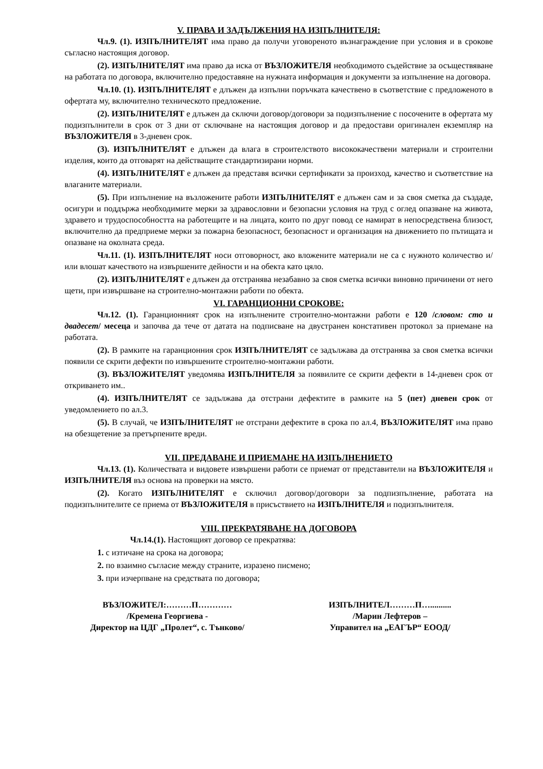V. ПРАВА И ЗАДЪЛЖЕНИЯ НА ИЗПЪЛНИТЕЛЯ:
Чл.9. (1). ИЗПЪЛНИТЕЛЯТ има право да получи уговореното възнаграждение при условия и в срокове съгласно настоящия договор.
(2). ИЗПЪЛНИТЕЛЯТ има право да иска от ВЪЗЛОЖИТЕЛЯ необходимото съдействие за осъществяване на работата по договора, включително предоставяне на нужната информация и документи за изпълнение на договора.
Чл.10. (1). ИЗПЪЛНИТЕЛЯТ е длъжен да изпълни поръчката качествено в съответствие с предложеното в офертата му, включително техническото предложение.
(2). ИЗПЪЛНИТЕЛЯТ е длъжен да сключи договор/договори за подизпълнение с посочените в офертата му подизпълнители в срок от 3 дни от сключване на настоящия договор и да предостави оригинален екземпляр на ВЪЗЛОЖИТЕЛЯ в 3-дневен срок.
(3). ИЗПЪЛНИТЕЛЯТ е длъжен да влага в строителството висококачествени материали и строителни изделия, които да отговарят на действащите стандартизирани норми.
(4). ИЗПЪЛНИТЕЛЯТ е длъжен да представя всички сертификати за произход, качество и съответствие на влаганите материали.
(5). При изпълнение на възложените работи ИЗПЪЛНИТЕЛЯТ е длъжен сам и за своя сметка да създаде, осигури и поддържа необходимите мерки за здравословни и безопасни условия на труд с оглед опазване на живота, здравето и трудоспособността на работещите и на лицата, които по друг повод се намират в непосредствена близост, включително да предприеме мерки за пожарна безопасност, безопасност и организация на движението по пътищата и опазване на околната среда.
Чл.11. (1). ИЗПЪЛНИТЕЛЯТ носи отговорност, ако вложените материали не са с нужното количество и/или влошат качеството на извършените дейности и на обекта като цяло.
(2). ИЗПЪЛНИТЕЛЯТ е длъжен да отстранява незабавно за своя сметка всички виновно причинени от него щети, при извършване на строително-монтажни работи по обекта.
VI. ГАРАНЦИОННИ СРОКОВЕ:
Чл.12. (1). Гаранционният срок на изпълнените строително-монтажни работи е 120 /словом: сто и двадесет/ месеца и започва да тече от датата на подписване на двустранен констативен протокол за приемане на работата.
(2). В рамките на гаранционния срок ИЗПЪЛНИТЕЛЯТ се задължава да отстранява за своя сметка всички появили се скрити дефекти по извършените строително-монтажни работи.
(3). ВЪЗЛОЖИТЕЛЯТ уведомява ИЗПЪЛНИТЕЛЯ за появилите се скрити дефекти в 14-дневен срок от откриването им..
(4). ИЗПЪЛНИТЕЛЯТ се задължава да отстрани дефектите в рамките на 5 (пет) дневен срок от уведомлението по ал.3.
(5). В случай, че ИЗПЪЛНИТЕЛЯТ не отстрани дефектите в срока по ал.4, ВЪЗЛОЖИТЕЛЯТ има право на обезщетение за претърпените вреди.
VII. ПРЕДАВАНЕ И ПРИЕМАНЕ НА ИЗПЪЛНЕНИЕТО
Чл.13. (1). Количествата и видовете извършени работи се приемат от представители на ВЪЗЛОЖИТЕЛЯ и ИЗПЪЛНИТЕЛЯ въз основа на проверки на място.
(2). Когато ИЗПЪЛНИТЕЛЯТ е сключил договор/договори за подпизпълнение, работата на подизпълнителите се приема от ВЪЗЛОЖИТЕЛЯ в присъствието на ИЗПЪЛНИТЕЛЯ и подизпълнителя.
VIII. ПРЕКРАТЯВАНЕ НА ДОГОВОРА
Чл.14.(1). Настоящият договор се прекратява:
1. с изтичане на срока на договора;
2. по взаимно съгласие между страните, изразено писмено;
3. при изчерпване на средствата по договора;
ВЪЗЛОЖИТЕЛ:………П…………
/Кремена Георгиева -
Директор на ЦДГ „Пролет“, с. Тънково/
ИЗПЪЛНИТЕЛ………П…..........
/Марин Лефтеров –
Управител на „ЕАГЪР“ ЕООД/